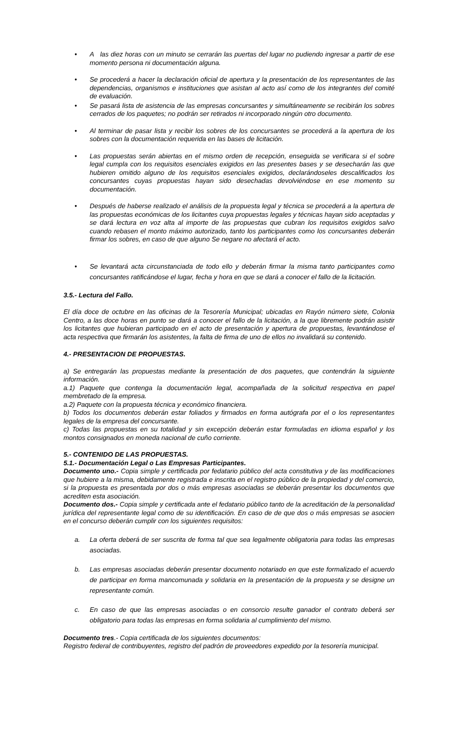• A las diez horas con un minuto se cerrarán las puertas del lugar no pudiendo ingresar a partir de ese momento persona ni documentación alguna.
• Se procederá a hacer la declaración oficial de apertura y la presentación de los representantes de las dependencias, organismos e instituciones que asistan al acto así como de los integrantes del comité de evaluación.
• Se pasará lista de asistencia de las empresas concursantes y simultáneamente se recibirán los sobres cerrados de los paquetes; no podrán ser retirados ni incorporado ningún otro documento.
• Al terminar de pasar lista y recibir los sobres de los concursantes se procederá a la apertura de los sobres con la documentación requerida en las bases de licitación.
• Las propuestas serán abiertas en el mismo orden de recepción, enseguida se verificara si el sobre legal cumpla con los requisitos esenciales exigidos en las presentes bases y se desecharán las que hubieren omitido alguno de los requisitos esenciales exigidos, declarándoseles descalificados los concursantes cuyas propuestas hayan sido desechadas devolviéndose en ese momento su documentación.
• Después de haberse realizado el análisis de la propuesta legal y técnica se procederá a la apertura de las propuestas económicas de los licitantes cuya propuestas legales y técnicas hayan sido aceptadas y se dará lectura en voz alta al importe de las propuestas que cubran los requisitos exigidos salvo cuando rebasen el monto máximo autorizado, tanto los participantes como los concursantes deberán firmar los sobres, en caso de que alguno Se negare no afectará el acto.
• Se levantará acta circunstanciada de todo ello y deberán firmar la misma tanto participantes como concursantes ratificándose el lugar, fecha y hora en que se dará a conocer el fallo de la licitación.
3.5.- Lectura del Fallo.
El día doce de octubre en las oficinas de la Tesorería Municipal; ubicadas en Rayón número siete, Colonia Centro, a las doce horas en punto se dará a conocer el fallo de la licitación, a la que libremente podrán asistir los licitantes que hubieran participado en el acto de presentación y apertura de propuestas, levantándose el acta respectiva que firmarán los asistentes, la falta de firma de uno de ellos no invalidará su contenido.
4.- PRESENTACION DE PROPUESTAS.
a) Se entregarán las propuestas mediante la presentación de dos paquetes, que contendrán la siguiente información.
a.1) Paquete que contenga la documentación legal, acompañada de la solicitud respectiva en papel membretado de la empresa.
a.2) Paquete con la propuesta técnica y económico financiera.
b) Todos los documentos deberán estar foliados y firmados en forma autógrafa por el o los representantes legales de la empresa del concursante.
c) Todas las propuestas en su totalidad y sin excepción deberán estar formuladas en idioma español y los montos consignados en moneda nacional de cuño corriente.
5.- CONTENIDO DE LAS PROPUESTAS.
5.1.- Documentación Legal o Las Empresas Participantes.
Documento uno.- Copia simple y certificada por fedatario público del acta constitutiva y de las modificaciones que hubiere a la misma, debidamente registrada e inscrita en el registro público de la propiedad y del comercio, si la propuesta es presentada por dos o más empresas asociadas se deberán presentar los documentos que acrediten esta asociación.
Documento dos.- Copia simple y certificada ante el fedatario público tanto de la acreditación de la personalidad jurídica del representante legal como de su identificación. En caso de de que dos o más empresas se asocien en el concurso deberán cumplir con los siguientes requisitos:
a. La oferta deberá de ser suscrita de forma tal que sea legalmente obligatoria para todas las empresas asociadas.
b. Las empresas asociadas deberán presentar documento notariado en que este formalizado el acuerdo de participar en forma mancomunada y solidaria en la presentación de la propuesta y se designe un representante común.
c. En caso de que las empresas asociadas o en consorcio resulte ganador el contrato deberá ser obligatorio para todas las empresas en forma solidaria al cumplimiento del mismo.
Documento tres.- Copia certificada de los siguientes documentos:
Registro federal de contribuyentes, registro del padrón de proveedores expedido por la tesorería municipal.